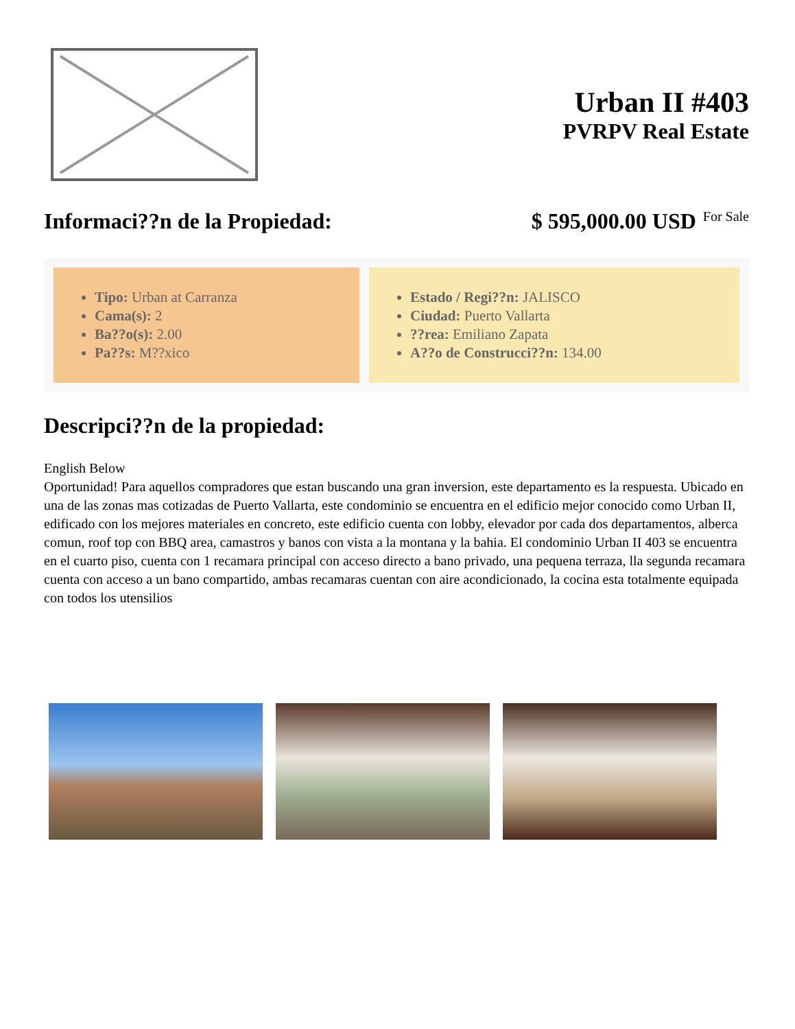Urban II #403
PVRPV Real Estate
Informaci??n de la Propiedad: $ 595,000.00 USD For Sale
Tipo: Urban at Carranza
Cama(s): 2
Ba??o(s): 2.00
Pa??s: M??xico
Estado / Regi??n: JALISCO
Ciudad: Puerto Vallarta
??rea: Emiliano Zapata
A??o de Construcci??n: 134.00
Descripci??n de la propiedad:
English Below
Oportunidad! Para aquellos compradores que estan buscando una gran inversion, este departamento es la respuesta. Ubicado en una de las zonas mas cotizadas de Puerto Vallarta, este condominio se encuentra en el edificio mejor conocido como Urban II, edificado con los mejores materiales en concreto, este edificio cuenta con lobby, elevador por cada dos departamentos, alberca comun, roof top con BBQ area, camastros y banos con vista a la montana y la bahia. El condominio Urban II 403 se encuentra en el cuarto piso, cuenta con 1 recamara principal con acceso directo a bano privado, una pequena terraza, lla segunda recamara cuenta con acceso a un bano compartido, ambas recamaras cuentan con aire acondicionado, la cocina esta totalmente equipada con todos los utensilios